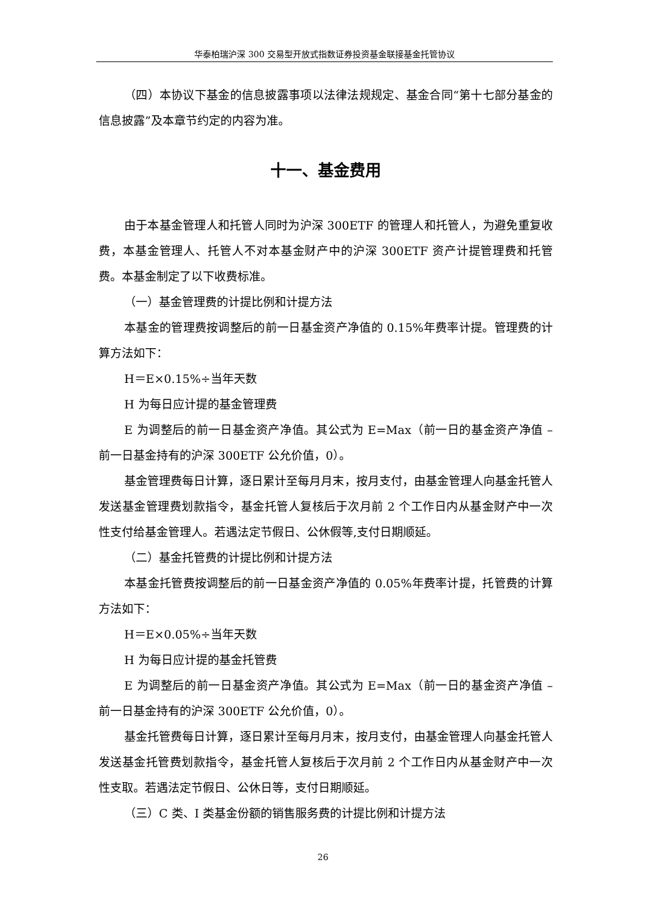华泰柏瑞沪深 300 交易型开放式指数证券投资基金联接基金托管协议
（四）本协议下基金的信息披露事项以法律法规规定、基金合同“第十七部分基金的信息披露”及本章节约定的内容为准。
十一、基金费用
由于本基金管理人和托管人同时为沪深 300ETF 的管理人和托管人，为避免重复收费，本基金管理人、托管人不对本基金财产中的沪深 300ETF 资产计提管理费和托管费。本基金制定了以下收费标准。
（一）基金管理费的计提比例和计提方法
本基金的管理费按调整后的前一日基金资产净值的 0.15%年费率计提。管理费的计算方法如下：
H＝E×0.15%÷当年天数
H 为每日应计提的基金管理费
E 为调整后的前一日基金资产净值。其公式为 E=Max（前一日的基金资产净值 – 前一日基金持有的沪深 300ETF 公允价值，0）。
基金管理费每日计算，逐日累计至每月月末，按月支付，由基金管理人向基金托管人发送基金管理费划款指令，基金托管人复核后于次月前 2 个工作日内从基金财产中一次性支付给基金管理人。若遇法定节假日、公休假等,支付日期顺延。
（二）基金托管费的计提比例和计提方法
本基金托管费按调整后的前一日基金资产净值的 0.05%年费率计提，托管费的计算方法如下：
H＝E×0.05%÷当年天数
H 为每日应计提的基金托管费
E 为调整后的前一日基金资产净值。其公式为 E=Max（前一日的基金资产净值 – 前一日基金持有的沪深 300ETF 公允价值，0）。
基金托管费每日计算，逐日累计至每月月末，按月支付，由基金管理人向基金托管人发送基金托管费划款指令，基金托管人复核后于次月前 2 个工作日内从基金财产中一次性支取。若遇法定节假日、公休日等，支付日期顺延。
（三）C 类、I 类基金份额的销售服务费的计提比例和计提方法
26